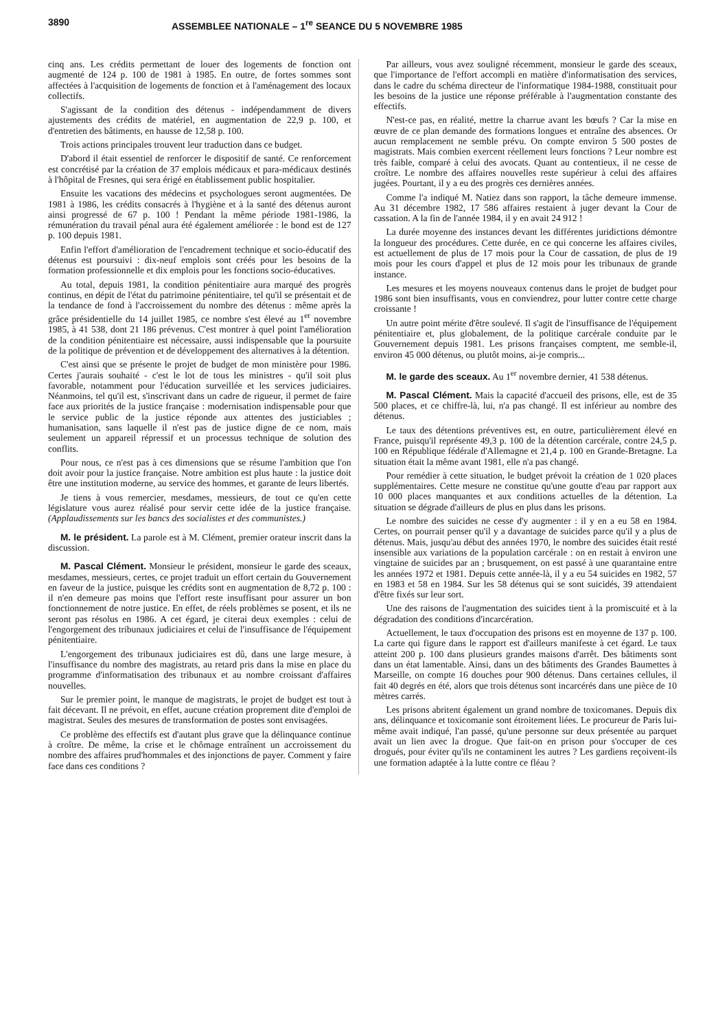3890 ASSEMBLEE NATIONALE – 1<sup>re</sup> SEANCE DU 5 NOVEMBRE 1985
cinq ans. Les crédits permettant de louer des logements de fonction ont augmenté de 124 p. 100 de 1981 à 1985. En outre, de fortes sommes sont affectées à l'acquisition de logements de fonction et à l'aménagement des locaux collectifs.
S'agissant de la condition des détenus - indépendamment de divers ajustements des crédits de matériel, en augmentation de 22,9 p. 100, et d'entretien des bâtiments, en hausse de 12,58 p. 100.
Trois actions principales trouvent leur traduction dans ce budget.
D'abord il était essentiel de renforcer le dispositif de santé. Ce renforcement est concrétisé par la création de 37 emplois médicaux et para-médicaux destinés à l'hôpital de Fresnes, qui sera érigé en établissement public hospitalier.
Ensuite les vacations des médecins et psychologues seront augmentées. De 1981 à 1986, les crédits consacrés à l'hygiène et à la santé des détenus auront ainsi progressé de 67 p. 100 ! Pendant la même période 1981-1986, la rémunération du travail pénal aura été également améliorée : le bond est de 127 p. 100 depuis 1981.
Enfin l'effort d'amélioration de l'encadrement technique et socio-éducatif des détenus est poursuivi : dix-neuf emplois sont créés pour les besoins de la formation professionnelle et dix emplois pour les fonctions socio-éducatives.
Au total, depuis 1981, la condition pénitentiaire aura marqué des progrès continus, en dépit de l'état du patrimoine pénitentiaire, tel qu'il se présentait et de la tendance de fond à l'accroissement du nombre des détenus : même après la grâce présidentielle du 14 juillet 1985, ce nombre s'est élevé au 1<sup>er</sup> novembre 1985, à 41 538, dont 21 186 prévenus. C'est montrer à quel point l'amélioration de la condition pénitentiaire est nécessaire, aussi indispensable que la poursuite de la politique de prévention et de développement des alternatives à la détention.
C'est ainsi que se présente le projet de budget de mon ministère pour 1986. Certes j'aurais souhaité - c'est le lot de tous les ministres - qu'il soit plus favorable, notamment pour l'éducation surveillée et les services judiciaires. Néanmoins, tel qu'il est, s'inscrivant dans un cadre de rigueur, il permet de faire face aux priorités de la justice française : modernisation indispensable pour que le service public de la justice réponde aux attentes des justiciables ; humanisation, sans laquelle il n'est pas de justice digne de ce nom, mais seulement un appareil répressif et un processus technique de solution des conflits.
Pour nous, ce n'est pas à ces dimensions que se résume l'ambition que l'on doit avoir pour la justice française. Notre ambition est plus haute : la justice doit être une institution moderne, au service des hommes, et garante de leurs libertés.
Je tiens à vous remercier, mesdames, messieurs, de tout ce qu'en cette législature vous aurez réalisé pour servir cette idée de la justice française. (Applaudissements sur les bancs des socialistes et des communistes.)
M. le président. La parole est à M. Clément, premier orateur inscrit dans la discussion.
M. Pascal Clément. Monsieur le président, monsieur le garde des sceaux, mesdames, messieurs, certes, ce projet traduit un effort certain du Gouvernement en faveur de la justice, puisque les crédits sont en augmentation de 8,72 p. 100 : il n'en demeure pas moins que l'effort reste insuffisant pour assurer un bon fonctionnement de notre justice. En effet, de réels problèmes se posent, et ils ne seront pas résolus en 1986. A cet égard, je citerai deux exemples : celui de l'engorgement des tribunaux judiciaires et celui de l'insuffisance de l'équipement pénitentiaire.
L'engorgement des tribunaux judiciaires est dû, dans une large mesure, à l'insuffisance du nombre des magistrats, au retard pris dans la mise en place du programme d'informatisation des tribunaux et au nombre croissant d'affaires nouvelles.
Sur le premier point, le manque de magistrats, le projet de budget est tout à fait décevant. Il ne prévoit, en effet, aucune création proprement dite d'emploi de magistrat. Seules des mesures de transformation de postes sont envisagées.
Ce problème des effectifs est d'autant plus grave que la délinquance continue à croître. De même, la crise et le chômage entraînent un accroissement du nombre des affaires prud'hommales et des injonctions de payer. Comment y faire face dans ces conditions ?
Par ailleurs, vous avez souligné récemment, monsieur le garde des sceaux, que l'importance de l'effort accompli en matière d'informatisation des services, dans le cadre du schéma directeur de l'informatique 1984-1988, constituait pour les besoins de la justice une réponse préférable à l'augmentation constante des effectifs.
N'est-ce pas, en réalité, mettre la charrue avant les bœufs ? Car la mise en œuvre de ce plan demande des formations longues et entraîne des absences. Or aucun remplacement ne semble prévu. On compte environ 5 500 postes de magistrats. Mais combien exercent réellement leurs fonctions ? Leur nombre est très faible, comparé à celui des avocats. Quant au contentieux, il ne cesse de croître. Le nombre des affaires nouvelles reste supérieur à celui des affaires jugées. Pourtant, il y a eu des progrès ces dernières années.
Comme l'a indiqué M. Natiez dans son rapport, la tâche demeure immense. Au 31 décembre 1982, 17 586 affaires restaient à juger devant la Cour de cassation. A la fin de l'année 1984, il y en avait 24 912 !
La durée moyenne des instances devant les différentes juridictions démontre la longueur des procédures. Cette durée, en ce qui concerne les affaires civiles, est actuellement de plus de 17 mois pour la Cour de cassation, de plus de 19 mois pour les cours d'appel et plus de 12 mois pour les tribunaux de grande instance.
Les mesures et les moyens nouveaux contenus dans le projet de budget pour 1986 sont bien insuffisants, vous en conviendrez, pour lutter contre cette charge croissante !
Un autre point mérite d'être soulevé. Il s'agit de l'insuffisance de l'équipement pénitentiaire et, plus globalement, de la politique carcérale conduite par le Gouvernement depuis 1981. Les prisons françaises comptent, me semble-il, environ 45 000 détenus, ou plutôt moins, ai-je compris...
M. le garde des sceaux. Au 1<sup>er</sup> novembre dernier, 41 538 détenus.
M. Pascal Clément. Mais la capacité d'accueil des prisons, elle, est de 35 500 places, et ce chiffre-là, lui, n'a pas changé. Il est inférieur au nombre des détenus.
Le taux des détentions préventives est, en outre, particulièrement élevé en France, puisqu'il représente 49,3 p. 100 de la détention carcérale, contre 24,5 p. 100 en République fédérale d'Allemagne et 21,4 p. 100 en Grande-Bretagne. La situation était la même avant 1981, elle n'a pas changé.
Pour remédier à cette situation, le budget prévoit la création de 1 020 places supplémentaires. Cette mesure ne constitue qu'une goutte d'eau par rapport aux 10 000 places manquantes et aux conditions actuelles de la détention. La situation se dégrade d'ailleurs de plus en plus dans les prisons.
Le nombre des suicides ne cesse d'y augmenter : il y en a eu 58 en 1984. Certes, on pourrait penser qu'il y a davantage de suicides parce qu'il y a plus de détenus. Mais, jusqu'au début des années 1970, le nombre des suicides était resté insensible aux variations de la population carcérale : on en restait à environ une vingtaine de suicides par an ; brusquement, on est passé à une quarantaine entre les années 1972 et 1981. Depuis cette année-là, il y a eu 54 suicides en 1982, 57 en 1983 et 58 en 1984. Sur les 58 détenus qui se sont suicidés, 39 attendaient d'être fixés sur leur sort.
Une des raisons de l'augmentation des suicides tient à la promiscuité et à la dégradation des conditions d'incarcération.
Actuellement, le taux d'occupation des prisons est en moyenne de 137 p. 100. La carte qui figure dans le rapport est d'ailleurs manifeste à cet égard. Le taux atteint 200 p. 100 dans plusieurs grandes maisons d'arrêt. Des bâtiments sont dans un état lamentable. Ainsi, dans un des bâtiments des Grandes Baumettes à Marseille, on compte 16 douches pour 900 détenus. Dans certaines cellules, il fait 40 degrés en été, alors que trois détenus sont incarcérés dans une pièce de 10 mètres carrés.
Les prisons abritent également un grand nombre de toxicomanes. Depuis dix ans, délinquance et toxicomanie sont étroitement liées. Le procureur de Paris lui-même avait indiqué, l'an passé, qu'une personne sur deux présentée au parquet avait un lien avec la drogue. Que fait-on en prison pour s'occuper de ces drogués, pour éviter qu'ils ne contaminent les autres ? Les gardiens reçoivent-ils une formation adaptée à la lutte contre ce fléau ?